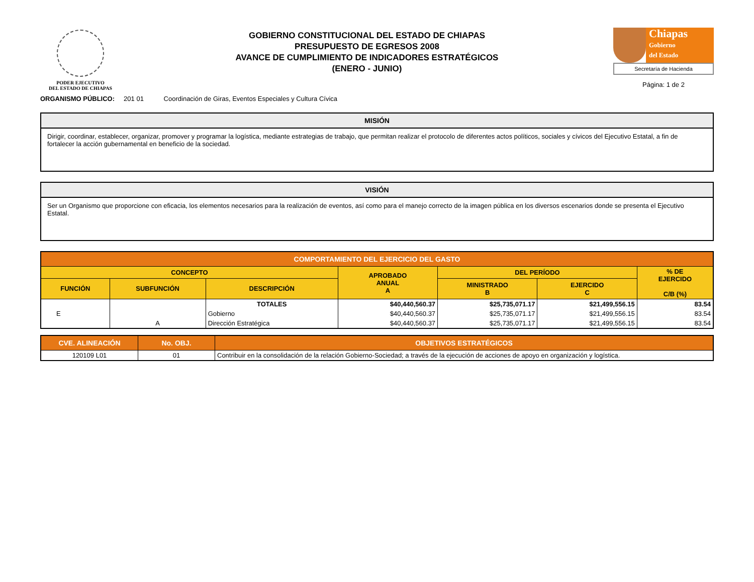PODER EJECUTIVO
DEL ESTADO DE CHIAPAS
GOBIERNO CONSTITUCIONAL DEL ESTADO DE CHIAPAS
PRESUPUESTO DE EGRESOS 2008
AVANCE DE CUMPLIMIENTO DE INDICADORES ESTRATÉGICOS
(ENERO - JUNIO)
Chiapas
Gobierno
del Estado
Secretaría de Hacienda
Página: 1 de 2
ORGANISMO PÚBLICO: 201 01 Coordinación de Giras, Eventos Especiales y Cultura Cívica
MISIÓN
Dirigir, coordinar, establecer, organizar, promover y programar la logística, mediante estrategias de trabajo, que permitan realizar el protocolo de diferentes actos políticos, sociales y cívicos del Ejecutivo Estatal, a fin de fortalecer la acción gubernamental en beneficio de la sociedad.
VISIÓN
Ser un Organismo que proporcione con eficacia, los elementos necesarios para la realización de eventos, así como para el manejo correcto de la imagen pública en los diversos escenarios donde se presenta el Ejecutivo Estatal.
| COMPORTAMIENTO DEL EJERCICIO DEL GASTO | | | | | | |
| --- | --- | --- | --- | --- | --- | --- |
| CONCEPTO | | | APROBADO ANUAL A | DEL PERÍODO | | % DE EJERCIDO C/B (%) |
| FUNCIÓN | SUBFUNCIÓN | DESCRIPCIÓN | | MINISTRADO B | EJERCIDO C | |
| | | TOTALES | $40,440,560.37 | $25,735,071.17 | $21,499,556.15 | 83.54 |
| E | | Gobierno | $40,440,560.37 | $25,735,071.17 | $21,499,556.15 | 83.54 |
| | A | Dirección Estratégica | $40,440,560.37 | $25,735,071.17 | $21,499,556.15 | 83.54 |
| CVE. ALINEACIÓN | No. OBJ. | OBJETIVOS ESTRATÉGICOS |
| --- | --- | --- |
| 120109 L01 | 01 | Contribuir en la consolidación de la relación Gobierno-Sociedad; a través de la ejecución de acciones de apoyo en organización y logística. |